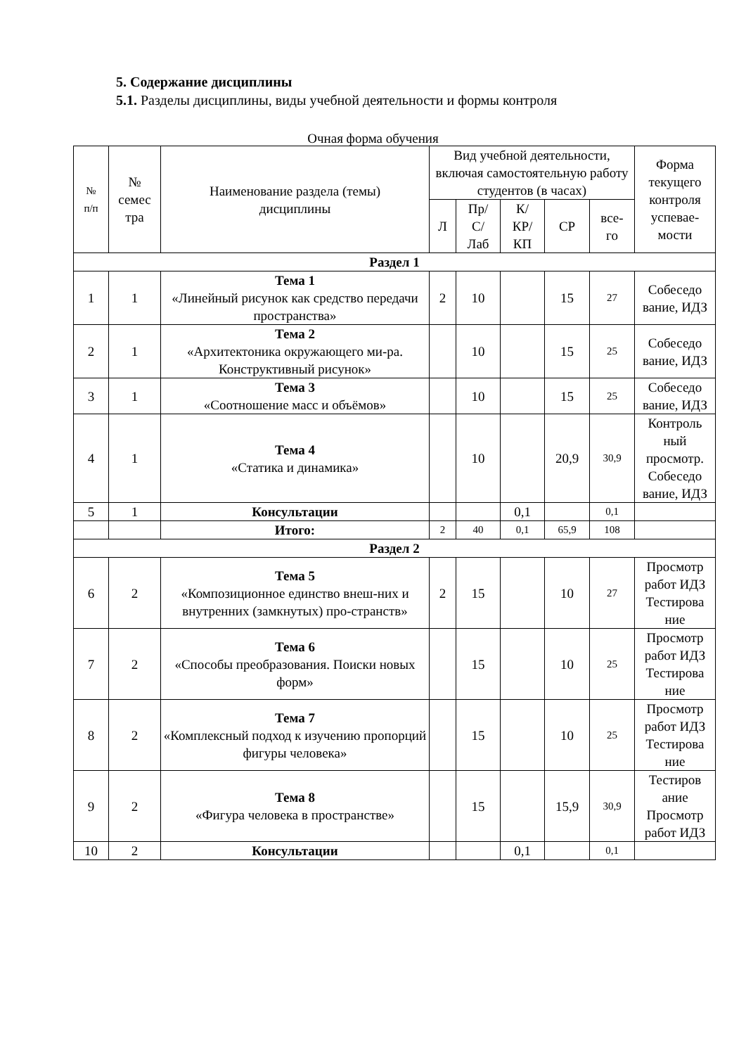5. Содержание дисциплины
5.1. Разделы дисциплины, виды учебной деятельности и формы контроля
Очная форма обучения
| № п/п | № семес тра | Наименование раздела (темы) дисциплины | Вид учебной деятельности, включая самостоятельную работу студентов (в часах) | | | | | Форма текущего контроля успевае-мости |
| --- | --- | --- | --- | --- | --- | --- | --- | --- |
| | | | Л | Пр/ С/ Лаб | К/ КР/ КП | СР | все- го | |
| Раздел 1 | | | | | | | | |
| 1 | 1 | Тема 1 «Линейный рисунок как средство передачи пространства» | 2 | 10 | | 15 | 27 | Собеседо вание, ИДЗ |
| 2 | 1 | Тема 2 «Архитектоника окружающего ми-ра. Конструктивный рисунок» | | 10 | | 15 | 25 | Собеседо вание, ИДЗ |
| 3 | 1 | Тема 3 «Соотношение масс и объёмов» | | 10 | | 15 | 25 | Собеседо вание, ИДЗ |
| 4 | 1 | Тема 4 «Статика и динамика» | | 10 | | 20,9 | 30,9 | Контроль ный просмотр. Собеседо вание, ИДЗ |
| 5 | 1 | Консультации | | | 0,1 | | 0,1 | |
| | | Итого: | 2 | 40 | 0,1 | 65,9 | 108 | |
| Раздел 2 | | | | | | | | |
| 6 | 2 | Тема 5 «Композиционное единство внеш-них и внутренних (замкнутых) про-странств» | 2 | 15 | | 10 | 27 | Просмотр работ ИДЗ Тестирова ние |
| 7 | 2 | Тема 6 «Способы преобразования. Поиски новых форм» | | 15 | | 10 | 25 | Просмотр работ ИДЗ Тестирова ние |
| 8 | 2 | Тема 7 «Комплексный подход к изучению пропорций фигуры человека» | | 15 | | 10 | 25 | Просмотр работ ИДЗ Тестирова ние |
| 9 | 2 | Тема 8 «Фигура человека в пространстве» | | 15 | | 15,9 | 30,9 | Тестиров ание Просмотр работ ИДЗ |
| 10 | 2 | Консультации | | | 0,1 | | 0,1 | |